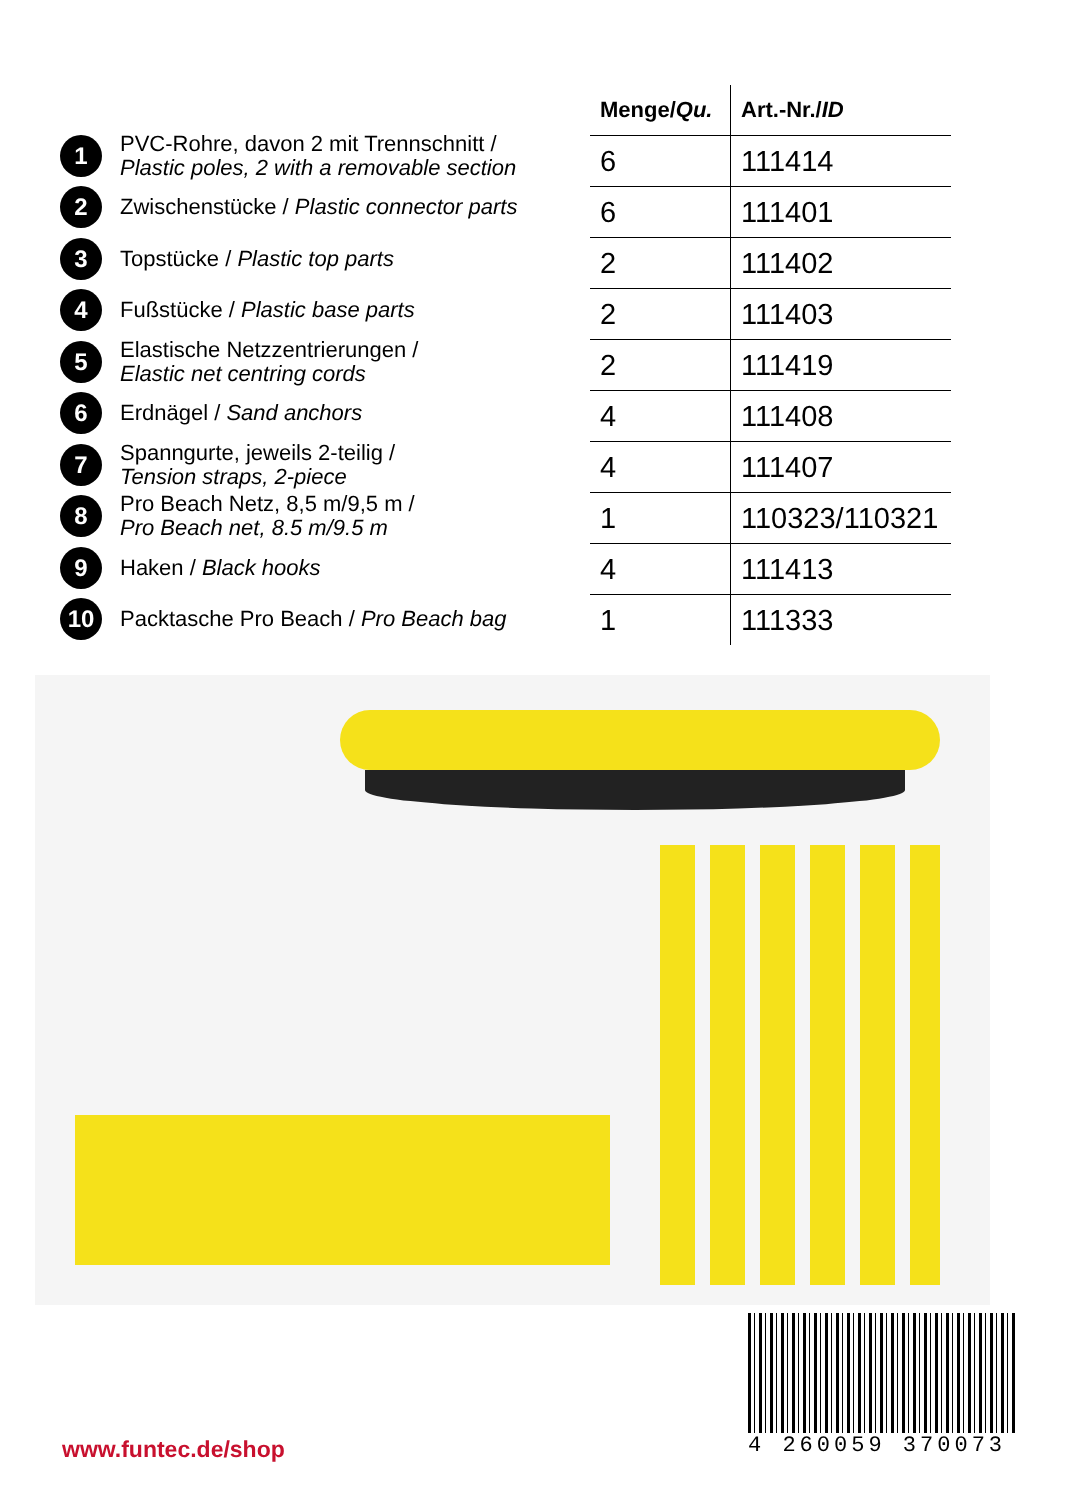1 PVC-Rohre, davon 2 mit Trennschnitt /
Plastic poles, 2 with a removable section
2 Zwischenstücke / Plastic connector parts
3 Topstücke / Plastic top parts
4 Fußstücke / Plastic base parts
5 Elastische Netzzentrierungen /
Elastic net centring cords
6 Erdnägel / Sand anchors
7 Spanngurte, jeweils 2-teilig /
Tension straps, 2-piece
8 Pro Beach Netz, 8,5 m/9,5 m /
Pro Beach net, 8.5 m/9.5 m
9 Haken / Black hooks
10 Packtasche Pro Beach / Pro Beach bag
| Menge/ Qu. | Art.-Nr./ ID |
| --- | --- |
| 6 | 111414 |
| 6 | 111401 |
| 2 | 111402 |
| 2 | 111403 |
| 2 | 111419 |
| 4 | 111408 |
| 4 | 111407 |
| 1 | 110323/110321 |
| 4 | 111413 |
| 1 | 111333 |
www.funtec.de/shop
4 260059 370073